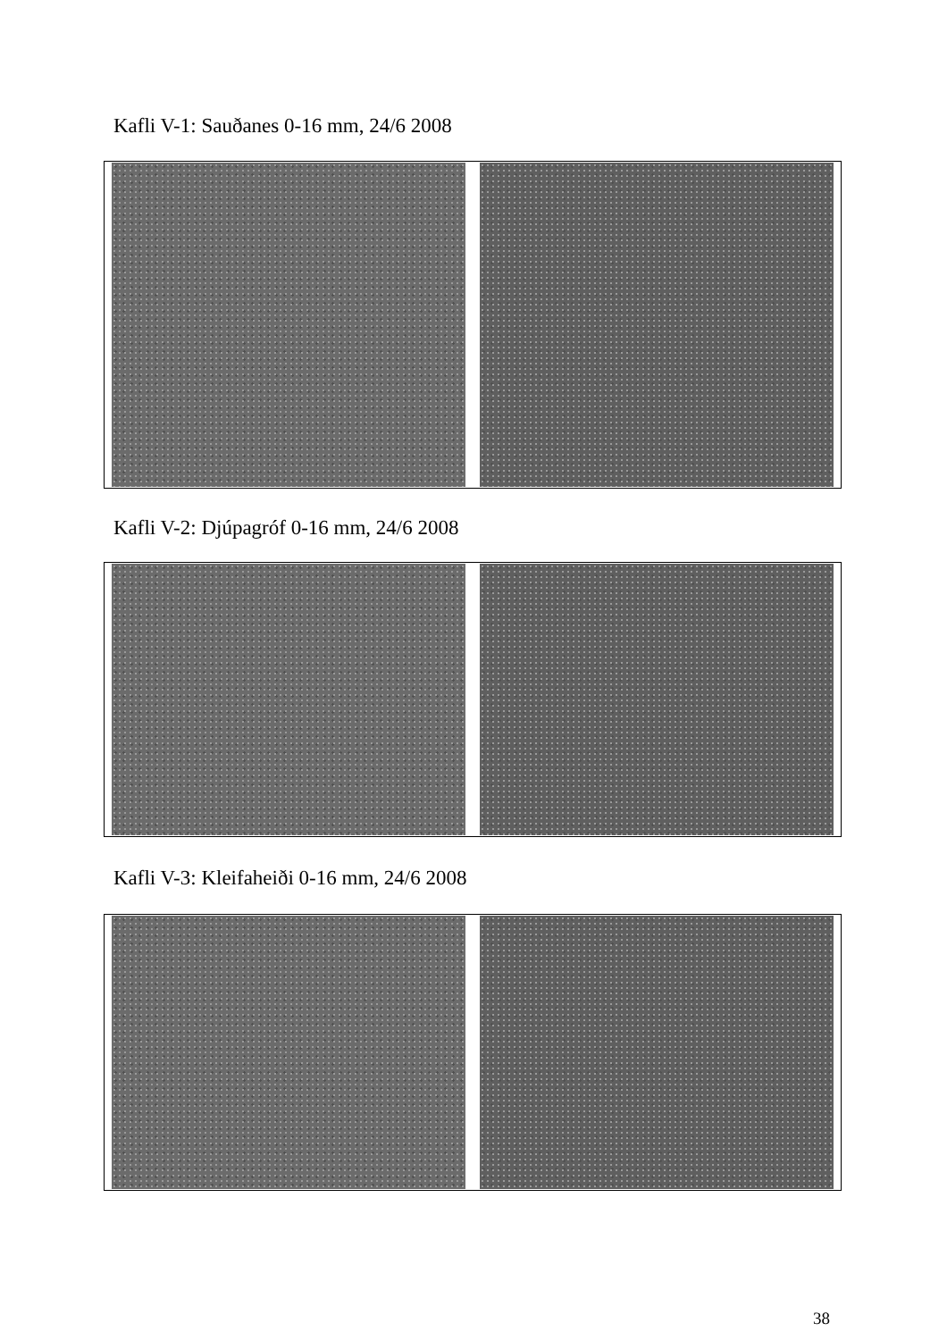Kafli V-1: Sauðanes 0-16 mm, 24/6 2008
Kafli V-2: Djúpagróf 0-16 mm, 24/6 2008
Kafli V-3: Kleifaheiði 0-16 mm, 24/6 2008
38